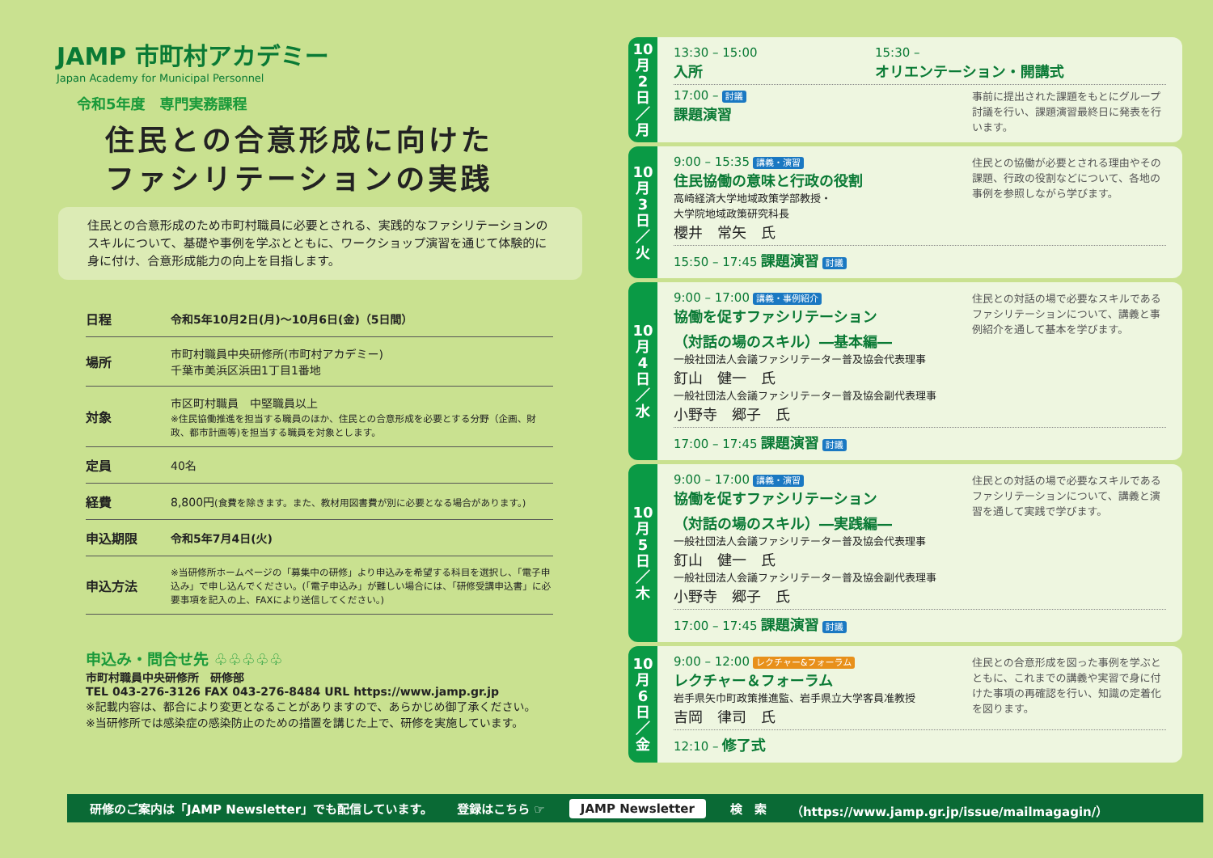JAMP 市町村アカデミー
Japan Academy for Municipal Personnel
令和5年度　専門実務課程
住民との合意形成に向けた
ファシリテーションの実践
住民との合意形成のため市町村職員に必要とされる、実践的なファシリテーションのスキルについて、基礎や事例を学ぶとともに、ワークショップ演習を通じて体験的に身に付け、合意形成能力の向上を目指します。
| 日程 | 令和5年10月2日(月)～10月6日(金)（5日間） |
| 場所 | 市町村職員中央研修所(市町村アカデミー) 千葉市美浜区浜田1丁目1番地 |
| 対象 | 市区町村職員 中堅職員以上 ※住民協働推進を担当する職員のほか、住民との合意形成を必要とする分野（企画、財政、都市計画等)を担当する職員を対象とします。 |
| 定員 | 40名 |
| 経費 | 8,800円 (食費を除きます。また、教材用図書費が別に必要となる場合があります。) |
| 申込期限 | 令和5年7月4日(火) |
| 申込方法 | ※当研修所ホームページの「募集中の研修」より申込みを希望する科目を選択し、「電子申込み」で申し込んでください。(「電子申込み」が難しい場合には、「研修受講申込書」に必要事項を記入の上、FAXにより送信してください。) |
申込み・問合せ先 ♧♧♧♧♧
市町村職員中央研修所　研修部
TEL 043-276-3126 FAX 043-276-8484 URL https://www.jamp.gr.jp
※記載内容は、都合により変更となることがありますので、あらかじめ御了承ください。
※当研修所では感染症の感染防止のための措置を講じた上で、研修を実施しています。
10
月
2
日
／
月
13:30 – 15:00
入所
15:30 –
オリエンテーション・開講式
17:00 – 討議
課題演習
事前に提出された課題をもとにグループ討議を行い、課題演習最終日に発表を行います。
10
月
3
日
／
火
9:00 – 15:35 講義・演習
住民協働の意味と行政の役割
高崎経済大学地域政策学部教授・
大学院地域政策研究科長
櫻井　常矢　氏
住民との協働が必要とされる理由やその課題、行政の役割などについて、各地の事例を参照しながら学びます。
15:50 – 17:45 課題演習 討議
10
月
4
日
／
水
9:00 – 17:00 講義・事例紹介
協働を促すファシリテーション
（対話の場のスキル）―基本編―
一般社団法人会議ファシリテーター普及協会代表理事
釘山　健一　氏
一般社団法人会議ファシリテーター普及協会副代表理事
小野寺　郷子　氏
住民との対話の場で必要なスキルであるファシリテーションについて、講義と事例紹介を通して基本を学びます。
17:00 – 17:45 課題演習 討議
10
月
5
日
／
木
9:00 – 17:00 講義・演習
協働を促すファシリテーション
（対話の場のスキル）―実践編―
一般社団法人会議ファシリテーター普及協会代表理事
釘山　健一　氏
一般社団法人会議ファシリテーター普及協会副代表理事
小野寺　郷子　氏
住民との対話の場で必要なスキルであるファシリテーションについて、講義と演習を通して実践で学びます。
17:00 – 17:45 課題演習 討議
10
月
6
日
／
金
9:00 – 12:00 レクチャー&フォーラム
レクチャー＆フォーラム
岩手県矢巾町政策推進監、岩手県立大学客員准教授
吉岡　律司　氏
住民との合意形成を図った事例を学ぶとともに、これまでの講義や実習で身に付けた事項の再確認を行い、知識の定着化を図ります。
12:10 – 修了式
研修のご案内は「JAMP Newsletter」でも配信しています。 登録はこちら ☞ JAMP Newsletter 検　索 （https://www.jamp.gr.jp/issue/mailmagagin/）